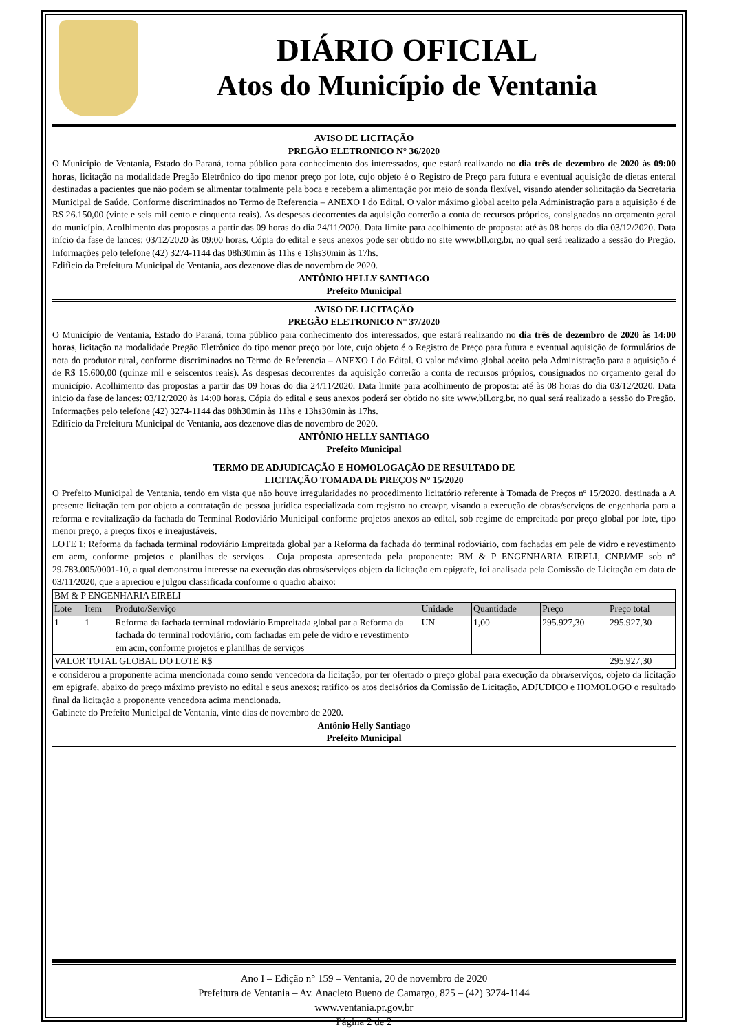DIÁRIO OFICIAL
Atos do Município de Ventania
AVISO DE LICITAÇÃO
PREGÃO ELETRONICO N° 36/2020
O Município de Ventania, Estado do Paraná, torna público para conhecimento dos interessados, que estará realizando no dia três de dezembro de 2020 às 09:00 horas, licitação na modalidade Pregão Eletrônico do tipo menor preço por lote, cujo objeto é o Registro de Preço para futura e eventual aquisição de dietas enteral destinadas a pacientes que não podem se alimentar totalmente pela boca e recebem a alimentação por meio de sonda flexível, visando atender solicitação da Secretaria Municipal de Saúde. Conforme discriminados no Termo de Referencia – ANEXO I do Edital. O valor máximo global aceito pela Administração para a aquisição é de R$ 26.150,00 (vinte e seis mil cento e cinquenta reais). As despesas decorrentes da aquisição correrão a conta de recursos próprios, consignados no orçamento geral do município. Acolhimento das propostas a partir das 09 horas do dia 24/11/2020. Data limite para acolhimento de proposta: até às 08 horas do dia 03/12/2020. Data início da fase de lances: 03/12/2020 às 09:00 horas. Cópia do edital e seus anexos pode ser obtido no site www.bll.org.br, no qual será realizado a sessão do Pregão. Informações pelo telefone (42) 3274-1144 das 08h30min às 11hs e 13hs30min às 17hs.
Edificio da Prefeitura Municipal de Ventania, aos dezenove dias de novembro de 2020.
ANTÔNIO HELLY SANTIAGO
Prefeito Municipal
AVISO DE LICITAÇÃO
PREGÃO ELETRONICO N° 37/2020
O Município de Ventania, Estado do Paraná, torna público para conhecimento dos interessados, que estará realizando no dia três de dezembro de 2020 às 14:00 horas, licitação na modalidade Pregão Eletrônico do tipo menor preço por lote, cujo objeto é o Registro de Preço para futura e eventual aquisição de formulários de nota do produtor rural, conforme discriminados no Termo de Referencia – ANEXO I do Edital. O valor máximo global aceito pela Administração para a aquisição é de R$ 15.600,00 (quinze mil e seiscentos reais). As despesas decorrentes da aquisição correrão a conta de recursos próprios, consignados no orçamento geral do município. Acolhimento das propostas a partir das 09 horas do dia 24/11/2020. Data limite para acolhimento de proposta: até às 08 horas do dia 03/12/2020. Data inicio da fase de lances: 03/12/2020 às 14:00 horas. Cópia do edital e seus anexos poderá ser obtido no site www.bll.org.br, no qual será realizado a sessão do Pregão. Informações pelo telefone (42) 3274-1144 das 08h30min às 11hs e 13hs30min às 17hs.
Edifício da Prefeitura Municipal de Ventania, aos dezenove dias de novembro de 2020.
ANTÔNIO HELLY SANTIAGO
Prefeito Municipal
TERMO DE ADJUDICAÇÃO E HOMOLOGAÇÃO DE RESULTADO DE
LICITAÇÃO TOMADA DE PREÇOS N° 15/2020
O Prefeito Municipal de Ventania, tendo em vista que não houve irregularidades no procedimento licitatório referente à Tomada de Preços nº 15/2020, destinada a A presente licitação tem por objeto a contratação de pessoa jurídica especializada com registro no crea/pr, visando a execução de obras/serviços de engenharia para a reforma e revitalização da fachada do Terminal Rodoviário Municipal conforme projetos anexos ao edital, sob regime de empreitada por preço global por lote, tipo menor preço, a preços fixos e irreajustáveis.
LOTE 1: Reforma da fachada terminal rodoviário Empreitada global par a Reforma da fachada do terminal rodoviário, com fachadas em pele de vidro e revestimento em acm, conforme projetos e planilhas de serviços . Cuja proposta apresentada pela proponente: BM & P ENGENHARIA EIRELI, CNPJ/MF sob n° 29.783.005/0001-10, a qual demonstrou interesse na execução das obras/serviços objeto da licitação em epígrafe, foi analisada pela Comissão de Licitação em data de 03/11/2020, que a apreciou e julgou classificada conforme o quadro abaixo:
| BM & P ENGENHARIA EIRELI | | | | | | |
| Lote | Item | Produto/Serviço | Unidade | Quantidade | Preço | Preço total |
| 1 | 1 | Reforma da fachada terminal rodoviário Empreitada global par a Reforma da fachada do terminal rodoviário, com fachadas em pele de vidro e revestimento em acm, conforme projetos e planilhas de serviços | UN | 1,00 | 295.927,30 | 295.927,30 |
| VALOR TOTAL GLOBAL DO LOTE R$ | | | | | | 295.927,30 |
e considerou a proponente acima mencionada como sendo vencedora da licitação, por ter ofertado o preço global para execução da obra/serviços, objeto da licitação em epigrafe, abaixo do preço máximo previsto no edital e seus anexos; ratifico os atos decisórios da Comissão de Licitação, ADJUDICO e HOMOLOGO o resultado final da licitação a proponente vencedora acima mencionada.
Gabinete do Prefeito Municipal de Ventania, vinte dias de novembro de 2020.
Antônio Helly Santiago
Prefeito Municipal
Ano I – Edição n° 159 – Ventania, 20 de novembro de 2020
Prefeitura de Ventania – Av. Anacleto Bueno de Camargo, 825 – (42) 3274-1144
www.ventania.pr.gov.br
Página 2 de 2